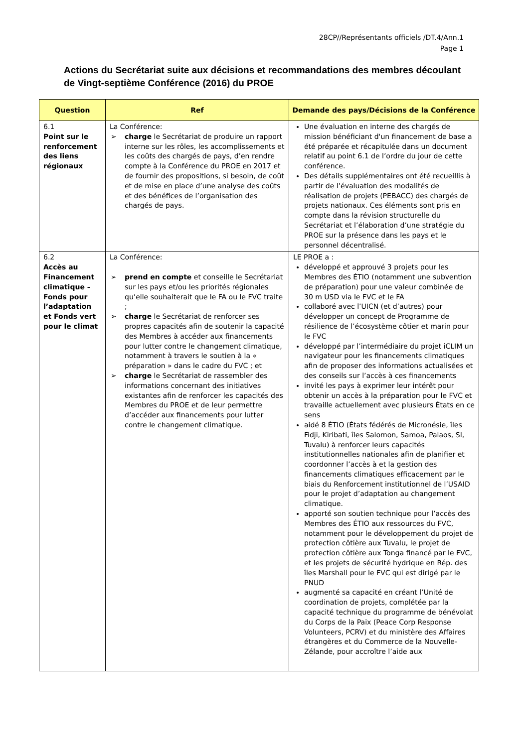28CP//Représentants officiels /DT.4/Ann.1
Page 1
Actions du Secrétariat suite aux décisions et recommandations des membres découlant de Vingt-septième Conférence (2016) du PROE
| Question | Ref | Demande des pays/Décisions de la Conférence |
| --- | --- | --- |
| 6.1 Point sur le renforcement des liens régionaux | La Conférence: ➢ charge le Secrétariat de produire un rapport interne sur les rôles, les accomplissements et les coûts des chargés de pays, d’en rendre compte à la Conférence du PROE en 2017 et de fournir des propositions, si besoin, de coût et de mise en place d’une analyse des coûts et des bénéfices de l’organisation des chargés de pays. | Une évaluation en interne des chargés de mission bénéficiant d'un financement de base a été préparée et récapitulée dans un document relatif au point 6.1 de l’ordre du jour de cette conférence. Des détails supplémentaires ont été recueillis à partir de l’évaluation des modalités de réalisation de projets (PEBACC) des chargés de projets nationaux. Ces éléments sont pris en compte dans la révision structurelle du Secrétariat et l’élaboration d’une stratégie du PROE sur la présence dans les pays et le personnel décentralisé. |
| 6.2 Accès au Financement climatique – Fonds pour l’adaptation et Fonds vert pour le climat | La Conférence: ➢ prend en compte et conseille le Secrétariat sur les pays et/ou les priorités régionales qu’elle souhaiterait que le FA ou le FVC traite ; ➢ charge le Secrétariat de renforcer ses propres capacités afin de soutenir la capacité des Membres à accéder aux financements pour lutter contre le changement climatique, notamment à travers le soutien à la « préparation » dans le cadre du FVC ; et ➢ charge le Secrétariat de rassembler des informations concernant des initiatives existantes afin de renforcer les capacités des Membres du PROE et de leur permettre d’accéder aux financements pour lutter contre le changement climatique. | LE PROE a : développé et approuvé 3 projets pour les Membres des ÉTIO (notamment une subvention de préparation) pour une valeur combinée de 30 m USD via le FVC et le FA collaboré avec l’UICN (et d’autres) pour développer un concept de Programme de résilience de l’écosystème côtier et marin pour le FVC développé par l’intermédiaire du projet iCLIM un navigateur pour les financements climatiques afin de proposer des informations actualisées et des conseils sur l’accès à ces financements invité les pays à exprimer leur intérêt pour obtenir un accès à la préparation pour le FVC et travaille actuellement avec plusieurs États en ce sens aidé 8 ÉTIO (États fédérés de Micronésie, îles Fidji, Kiribati, îles Salomon, Samoa, Palaos, SI, Tuvalu) à renforcer leurs capacités institutionnelles nationales afin de planifier et coordonner l’accès à et la gestion des financements climatiques efficacement par le biais du Renforcement institutionnel de l’USAID pour le projet d’adaptation au changement climatique. apporté son soutien technique pour l’accès des Membres des ÉTIO aux ressources du FVC, notamment pour le développement du projet de protection côtière aux Tuvalu, le projet de protection côtière aux Tonga financé par le FVC, et les projets de sécurité hydrique en Rép. des îles Marshall pour le FVC qui est dirigé par le PNUD augmenté sa capacité en créant l’Unité de coordination de projets, complétée par la capacité technique du programme de bénévolat du Corps de la Paix (Peace Corp Response Volunteers, PCRV) et du ministère des Affaires étrangères et du Commerce de la Nouvelle-Zélande, pour accroître l’aide aux |